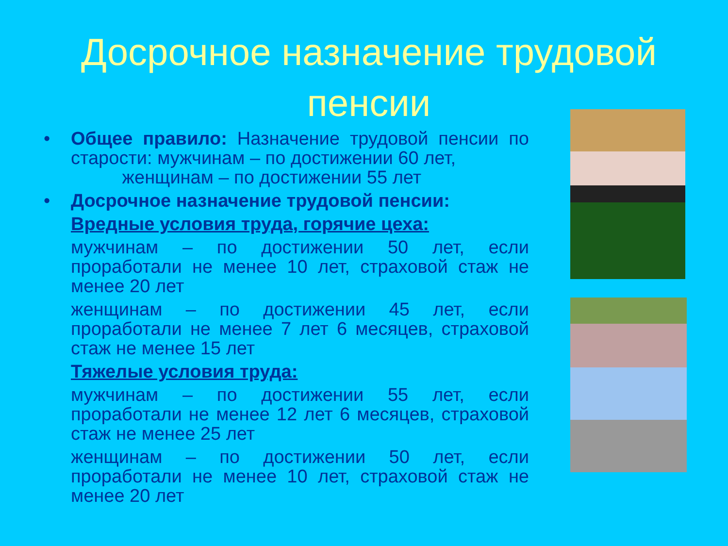Досрочное назначение трудовой пенсии
• Общее правило: Назначение трудовой пенсии по старости: мужчинам – по достижении 60 лет,
женщинам – по достижении 55 лет
• Досрочное назначение трудовой пенсии:
Вредные условия труда, горячие цеха:
мужчинам – по достижении 50 лет, если проработали не менее 10 лет, страховой стаж не менее 20 лет
женщинам – по достижении 45 лет, если проработали не менее 7 лет 6 месяцев, страховой стаж не менее 15 лет
Тяжелые условия труда:
мужчинам – по достижении 55 лет, если проработали не менее 12 лет 6 месяцев, страховой стаж не менее 25 лет
женщинам – по достижении 50 лет, если проработали не менее 10 лет, страховой стаж не менее 20 лет